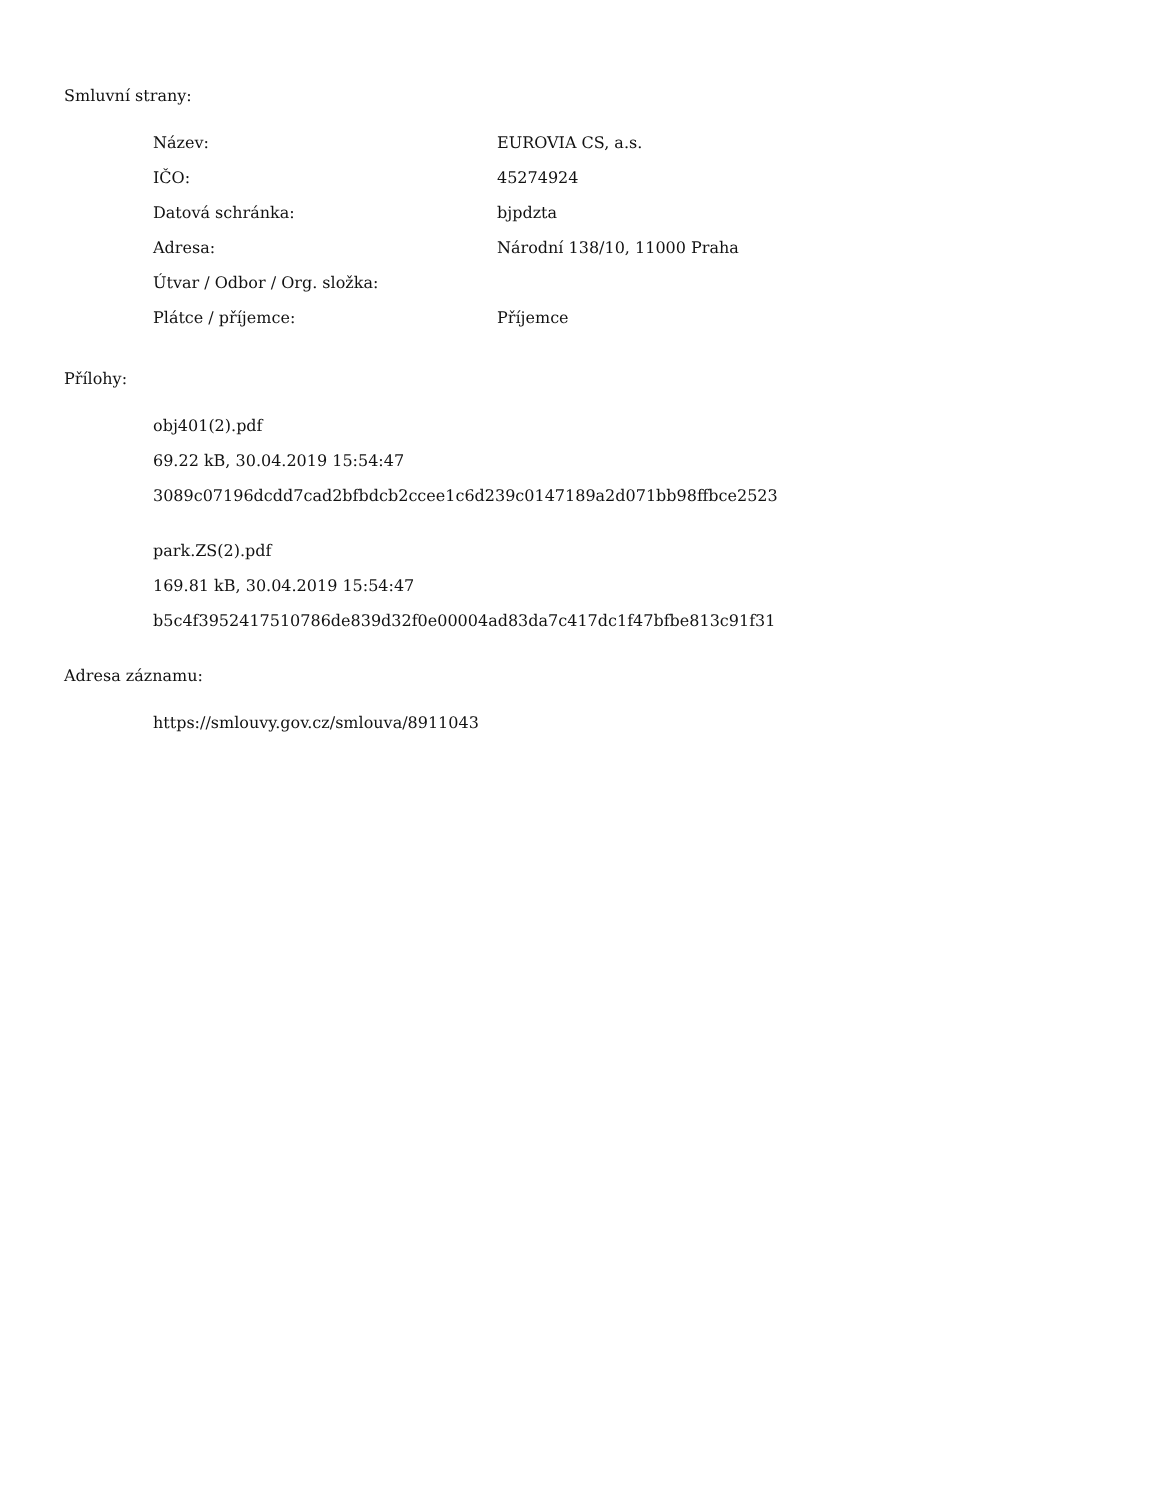Smluvní strany:
| Název: | EUROVIA CS, a.s. |
| IČO: | 45274924 |
| Datová schránka: | bjpdzta |
| Adresa: | Národní 138/10, 11000 Praha |
| Útvar / Odbor / Org. složka: | |
| Plátce / příjemce: | Příjemce |
Přílohy:
obj401(2).pdf
69.22 kB, 30.04.2019 15:54:47
3089c07196dcdd7cad2bfbdcb2ccee1c6d239c0147189a2d071bb98ffbce2523
park.ZS(2).pdf
169.81 kB, 30.04.2019 15:54:47
b5c4f3952417510786de839d32f0e00004ad83da7c417dc1f47bfbe813c91f31
Adresa záznamu:
https://smlouvy.gov.cz/smlouva/8911043